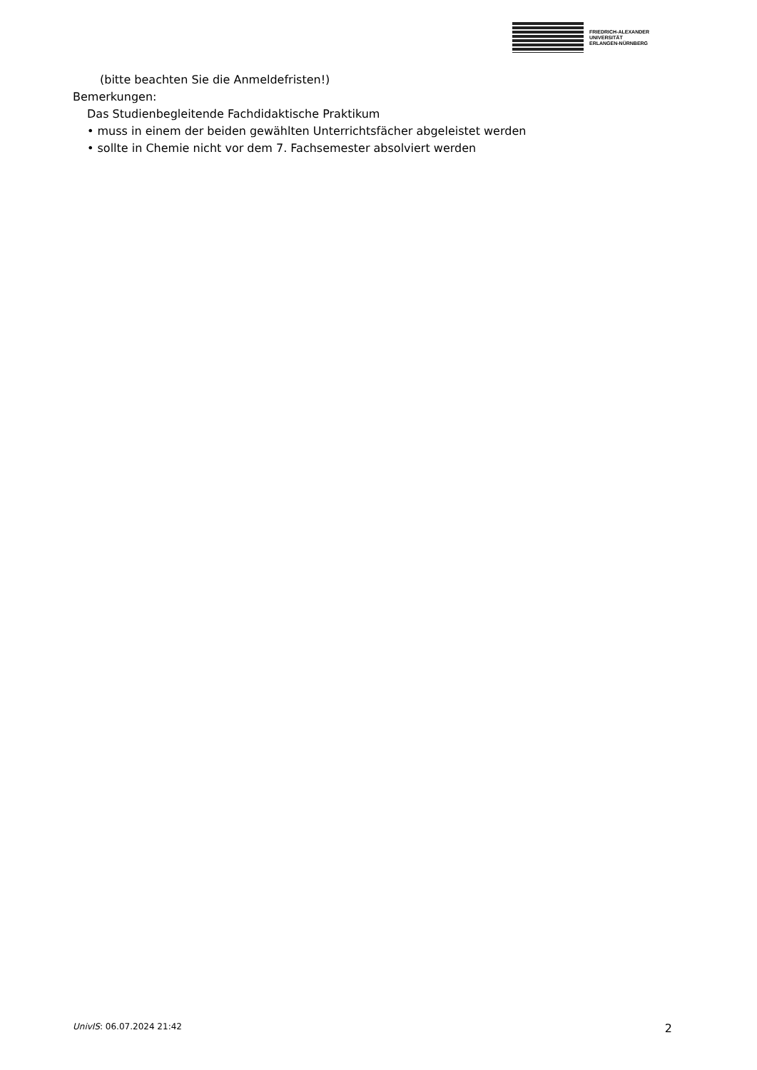FRIEDRICH-ALEXANDER
UNIVERSITÄT
ERLANGEN-NÜRNBERG
(bitte beachten Sie die Anmeldefristen!)
Bemerkungen:
Das Studienbegleitende Fachdidaktische Praktikum
• muss in einem der beiden gewählten Unterrichtsfächer abgeleistet werden
• sollte in Chemie nicht vor dem 7. Fachsemester absolviert werden
UnivIS: 06.07.2024 21:42 2